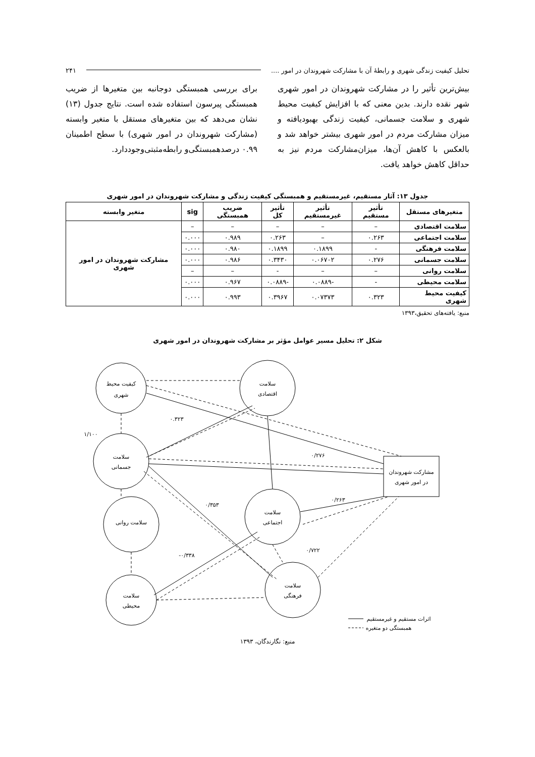تحلیل کیفیت زندگی شهری و رابطهٔ آن با مشارکت شهروندان در امور .... ۲۴۱
بیش‌ترین تأثیر را در مشارکت شهروندان در امور شهری شهر نقده دارند. بدین معنی که با افزایش کیفیت محیط شهری و سلامت جسمانی، کیفیت زندگی بهبودیافته و میزان مشارکت مردم در امور شهری بیشتر خواهد شد و بالعکس با کاهش آن‌ها، میزان‌مشارکت مردم نیز به حداقل کاهش خواهد یافت.
برای بررسی همبستگی دوجانبه بین متغیرها از ضریب همبستگی پیرسون استفاده شده است. نتایج جدول (۱۳) نشان می‌دهد که بین متغیرهای مستقل با متغیر وابسته (مشارکت شهروندان در امور شهری) با سطح اطمینان ۰.۹۹ درصدهمبستگی‌و رابطه‌مثبتی‌وجوددارد.
جدول ۱۳: آثار مستقیم، غیرمستقیم و همبستگی کیفیت زندگی و مشارکت شهروندان در امور شهری
| متغیرهای مستقل | تأثیر مستقیم | تأثیر غیرمستقیم | تأثیر کل | ضریب همبستگی | sig | متغیر وابسته |
| --- | --- | --- | --- | --- | --- | --- |
| سلامت اقتصادی | – | – | – | – | – | مشارکت شهروندان در امور شهری |
| سلامت اجتماعی | ۰.۲۶۳ | – | ۰.۲۶۳ | ۰.۹۸۹ | ۰.۰۰۰ | |
| سلامت فرهنگی | - | ۰.۱۸۹۹ | ۰.۱۸۹۹ | ۰.۹۸۰ | ۰.۰۰۰ | |
| سلامت جسمانی | ۰.۲۷۶ | ۰.۰۶۷۰۲ | ۰.۳۴۳۰ | ۰.۹۸۶ | ۰.۰۰۰ | |
| سلامت روانی | – | – | - | – | – | |
| سلامت محیطی | - | -۰.۰۸۸۹ | -۰.۰۸۸۹ | ۰.۹۶۷ | ۰.۰۰۰ | |
| کیفیت محیط شهری | ۰.۳۲۳ | ۰.۰۷۳۷۳ | ۰.۳۹۶۷ | ۰.۹۹۳ | ۰.۰۰۰ | |
منبع: یافته‌های تحقیق،۱۳۹۳
شکل ۲: تحلیل مسیر عوامل مؤثر بر مشارکت شهروندان در امور شهری
کیفیت محیط
شهری
سلامت
اقتصادی
سلامت
جسمانی
سلامت
اجتماعی
سلامت روانی
سلامت
فرهنگی
سلامت
محیطی
مشارکت شهروندان
در امور شهری
۰.۳۲۳
۱/۱۰۰
۰/۲۷۶
۰/۲۶۳
۰/۳۵۳
-۰/۳۳۸
۰/۷۲۲
اثرات مستقیم و غیرمستقیم
همبستگی دو متغیره
منبع: نگارندگان، ۱۳۹۳